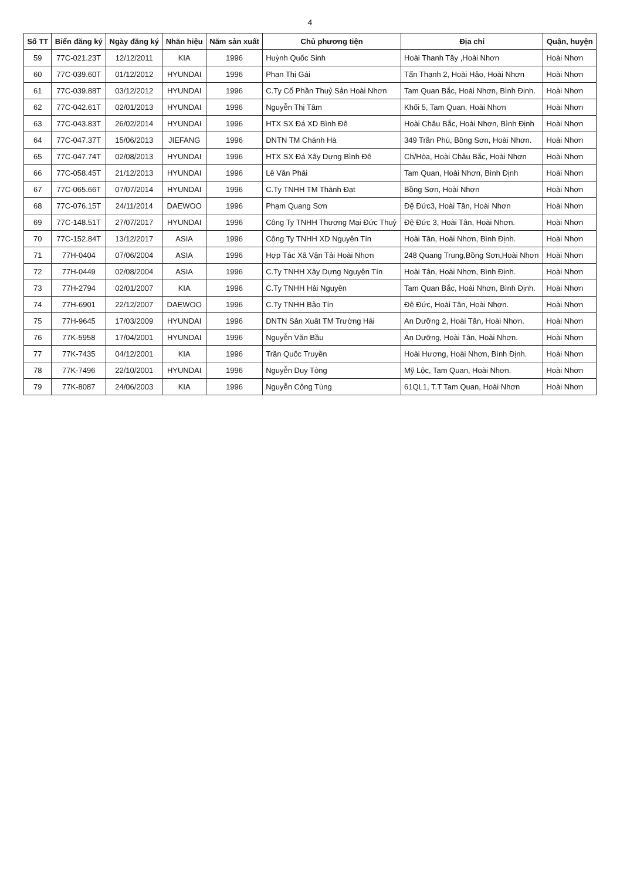4
| Số TT | Biển đăng ký | Ngày đăng ký | Nhãn hiệu | Năm sản xuất | Chủ phương tiện | Địa chỉ | Quận, huyện |
| --- | --- | --- | --- | --- | --- | --- | --- |
| 59 | 77C-021.23T | 12/12/2011 | KIA | 1996 | Huỳnh Quốc Sinh | Hoài Thanh Tây ,Hoài Nhơn | Hoài Nhơn |
| 60 | 77C-039.60T | 01/12/2012 | HYUNDAI | 1996 | Phan Thị Gái | Tấn Thạnh 2, Hoài Hảo, Hoài Nhơn | Hoài Nhơn |
| 61 | 77C-039.88T | 03/12/2012 | HYUNDAI | 1996 | C.Ty Cổ Phần Thuỷ Sản Hoài Nhơn | Tam Quan Bắc, Hoài Nhơn, Bình Định. | Hoài Nhơn |
| 62 | 77C-042.61T | 02/01/2013 | HYUNDAI | 1996 | Nguyễn Thị Tâm | Khối 5, Tam Quan, Hoài Nhơn | Hoài Nhơn |
| 63 | 77C-043.83T | 26/02/2014 | HYUNDAI | 1996 | HTX SX Đá XD Bình Đê | Hoài Châu Bắc, Hoài Nhơn, Bình Định | Hoài Nhơn |
| 64 | 77C-047.37T | 15/06/2013 | JIEFANG | 1996 | DNTN TM Chánh Hà | 349 Trần Phú, Bồng Sơn, Hoài Nhơn. | Hoài Nhơn |
| 65 | 77C-047.74T | 02/08/2013 | HYUNDAI | 1996 | HTX SX Đá Xây Dựng Bình Đê | Ch/Hòa, Hoài Châu Bắc, Hoài Nhơn | Hoài Nhơn |
| 66 | 77C-058.45T | 21/12/2013 | HYUNDAI | 1996 | Lê Văn Phải | Tam Quan, Hoài Nhơn, Bình Định | Hoài Nhơn |
| 67 | 77C-065.66T | 07/07/2014 | HYUNDAI | 1996 | C.Ty TNHH TM Thành Đạt | Bồng Sơn, Hoài Nhơn | Hoài Nhơn |
| 68 | 77C-076.15T | 24/11/2014 | DAEWOO | 1996 | Phạm Quang Sơn | Đệ Đức3, Hoài Tân, Hoài Nhơn | Hoài Nhơn |
| 69 | 77C-148.51T | 27/07/2017 | HYUNDAI | 1996 | Công Ty TNHH Thương Mại Đức Thuỷ | Đệ Đức 3, Hoài Tân, Hoài Nhơn. | Hoài Nhơn |
| 70 | 77C-152.84T | 13/12/2017 | ASIA | 1996 | Công Ty TNHH XD Nguyên Tín | Hoài Tân, Hoài Nhơn, Bình Định. | Hoài Nhơn |
| 71 | 77H-0404 | 07/06/2004 | ASIA | 1996 | Hợp Tác Xã Vận Tải Hoài Nhơn | 248 Quang Trung,Bồng Sơn,Hoài Nhơn | Hoài Nhơn |
| 72 | 77H-0449 | 02/08/2004 | ASIA | 1996 | C.Ty TNHH Xây Dựng Nguyên Tín | Hoài Tân, Hoài Nhơn, Bình Định. | Hoài Nhơn |
| 73 | 77H-2794 | 02/01/2007 | KIA | 1996 | C.Ty TNHH Hải Nguyên | Tam Quan Bắc, Hoài Nhơn, Bình Định. | Hoài Nhơn |
| 74 | 77H-6901 | 22/12/2007 | DAEWOO | 1996 | C.Ty TNHH Bảo Tín | Đệ Đức, Hoài Tân, Hoài Nhơn. | Hoài Nhơn |
| 75 | 77H-9645 | 17/03/2009 | HYUNDAI | 1996 | DNTN Sản Xuất TM Trường Hải | An Dưỡng 2, Hoài Tân, Hoài Nhơn. | Hoài Nhơn |
| 76 | 77K-5958 | 17/04/2001 | HYUNDAI | 1996 | Nguyễn Văn Bầu | An Dưỡng, Hoài Tân, Hoài Nhơn. | Hoài Nhơn |
| 77 | 77K-7435 | 04/12/2001 | KIA | 1996 | Trần Quốc Truyền | Hoài Hương, Hoài Nhơn, Bình Định. | Hoài Nhơn |
| 78 | 77K-7496 | 22/10/2001 | HYUNDAI | 1996 | Nguyễn Duy Tòng | Mỹ Lộc, Tam Quan, Hoài Nhơn. | Hoài Nhơn |
| 79 | 77K-8087 | 24/06/2003 | KIA | 1996 | Nguyễn Công Tùng | 61QL1, T.T Tam Quan, Hoài Nhơn | Hoài Nhơn |